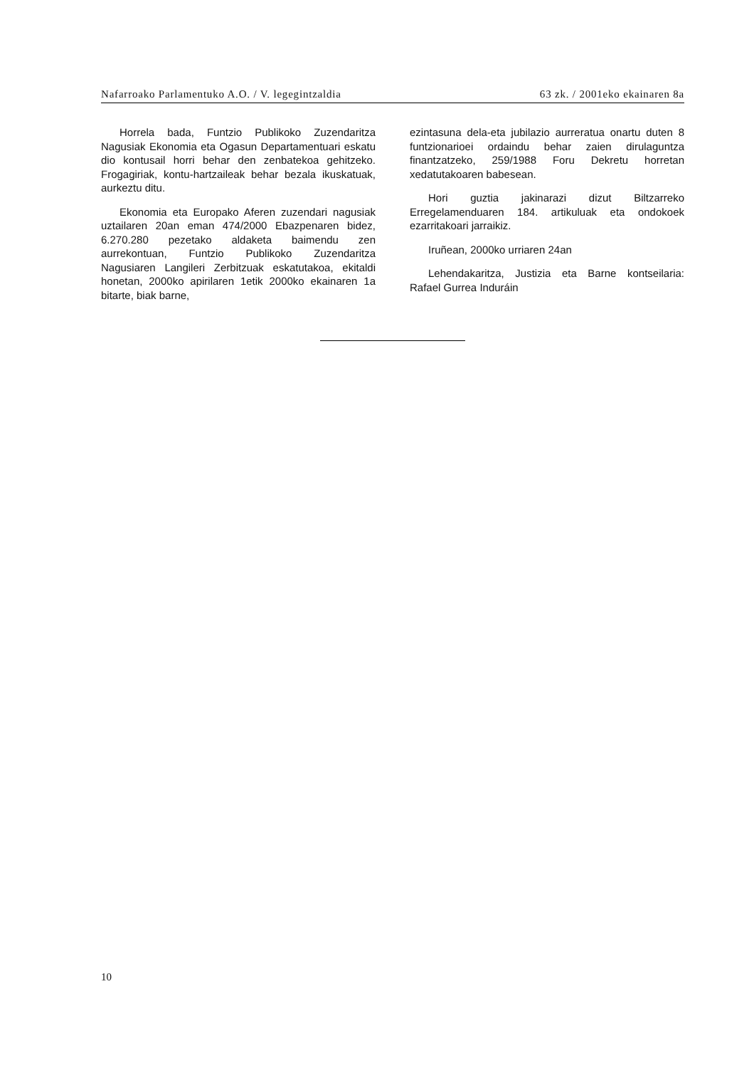Nafarroako Parlamentuko A.O. / V. legegintzaldia 63 zk. / 2001eko ekainaren 8a
Horrela bada, Funtzio Publikoko Zuzendaritza Nagusiak Ekonomia eta Ogasun Departamentuari eskatu dio kontusail horri behar den zenbatekoa gehitzeko. Frogagiriak, kontu-hartzaileak behar bezala ikuskatuak, aurkeztu ditu.
Ekonomia eta Europako Aferen zuzendari nagusiak uztailaren 20an eman 474/2000 Ebazpenaren bidez, 6.270.280 pezetako aldaketa baimendu zen aurrekontuan, Funtzio Publikoko Zuzendaritza Nagusiaren Langileri Zerbitzuak eskatutakoa, ekitaldi honetan, 2000ko apirilaren 1etik 2000ko ekainaren 1a bitarte, biak barne,
ezintasuna dela-eta jubilazio aurreratua onartu duten 8 funtzionarioei ordaindu behar zaien dirulaguntza finantzatzeko, 259/1988 Foru Dekretu horretan xedatutakoaren babesean.
Hori guztia jakinarazi dizut Biltzarreko Erregelamenduaren 184. artikuluak eta ondokoek ezarritakoari jarraikiz.
Iruñean, 2000ko urriaren 24an
Lehendakaritza, Justizia eta Barne kontseilaria: Rafael Gurrea Induráin
10